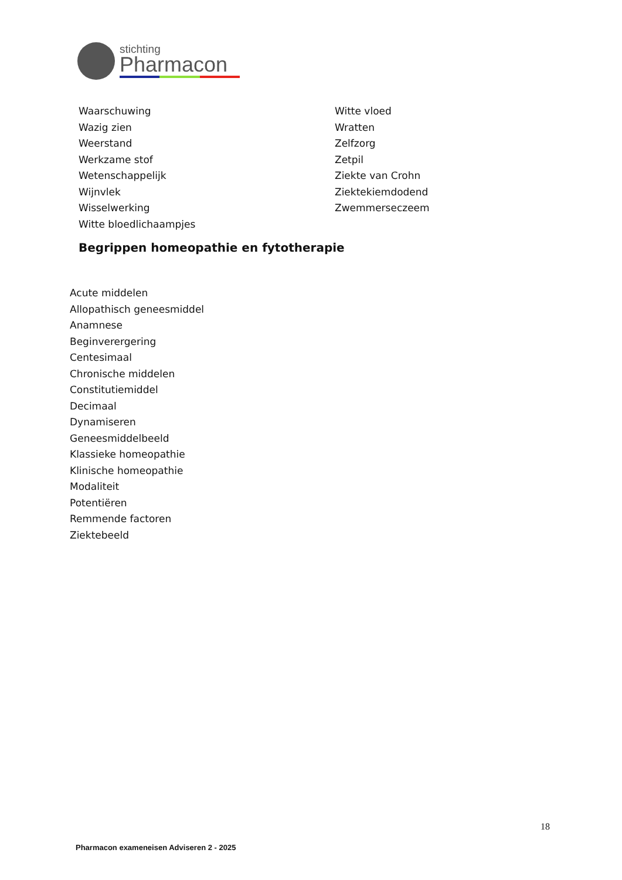stichting
Pharmacon
Waarschuwing
Wazig zien
Weerstand
Werkzame stof
Wetenschappelijk
Wijnvlek
Wisselwerking
Witte bloedlichaampjes
Witte vloed
Wratten
Zelfzorg
Zetpil
Ziekte van Crohn
Ziektekiemdodend
Zwemmerseczeem
Begrippen homeopathie en fytotherapie
Acute middelen
Allopathisch geneesmiddel
Anamnese
Beginverergering
Centesimaal
Chronische middelen
Constitutiemiddel
Decimaal
Dynamiseren
Geneesmiddelbeeld
Klassieke homeopathie
Klinische homeopathie
Modaliteit
Potentiëren
Remmende factoren
Ziektebeeld
18
Pharmacon exameneisen Adviseren 2 - 2025